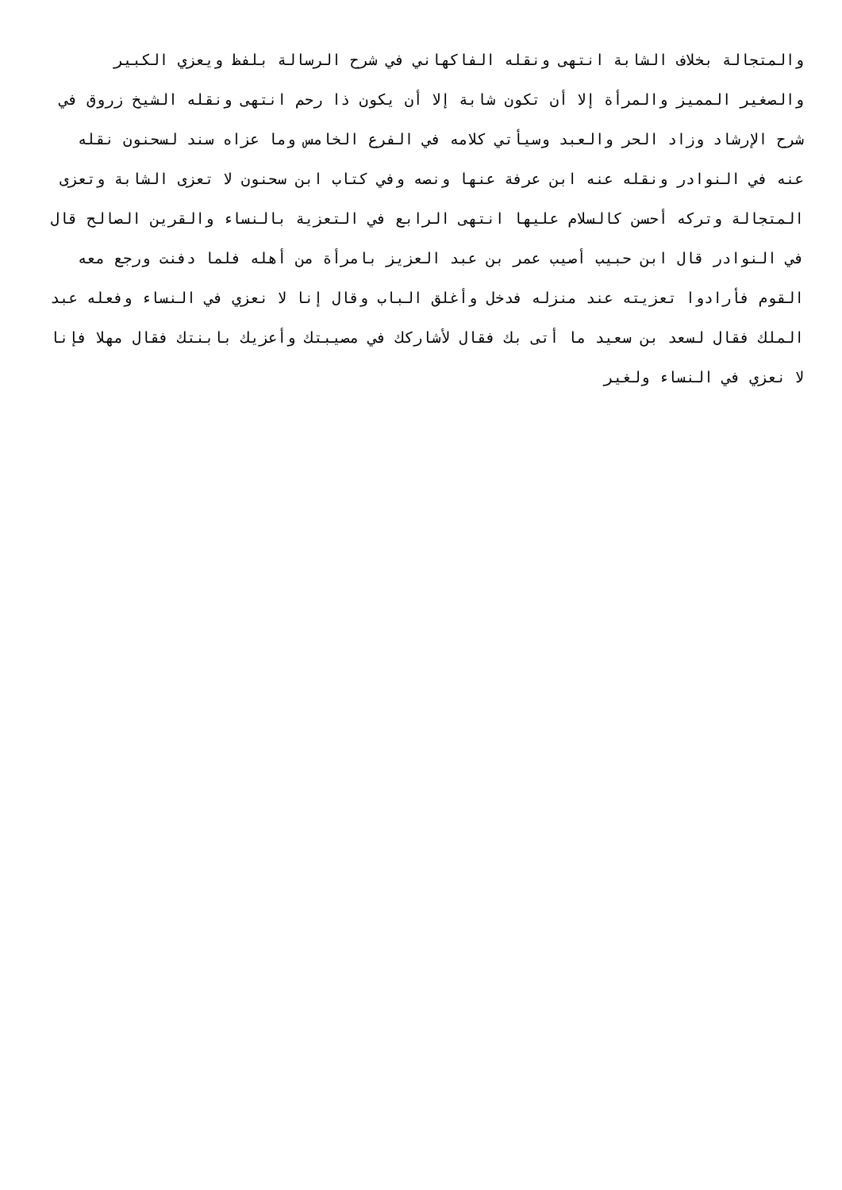والمتجالة بخلاف الشابة انتهى ونقله الفاكهاني في شرح الرسالة بلفظ ويعزي الكبير
والصغير المميز والمرأة إلا أن تكون شابة إلا أن يكون ذا رحم انتهى ونقله الشيخ زروق في
شرح الإرشاد وزاد الحر والعبد وسيأتي كلامه في الفرع الخامس وما عزاه سند لسحنون نقله
عنه في النوادر ونقله عنه ابن عرفة عنها ونصه وفي كتاب ابن سحنون لا تعزى الشابة وتعزى
المتجالة وتركه أحسن كالسلام عليها انتهى الرابع في التعزية بالنساء والقرين الصالح قال
في النوادر قال ابن حبيب أصيب عمر بن عبد العزيز بامرأة من أهله فلما دفنت ورجع معه
القوم فأرادوا تعزيته عند منزله فدخل وأغلق الباب وقال إنا لا نعزي في النساء وفعله عبد
الملك فقال لسعد بن سعيد ما أتى بك فقال لأشاركك في مصيبتك وأعزيك بابنتك فقال مهلا فإنا
لا نعزي في النساء ولغير